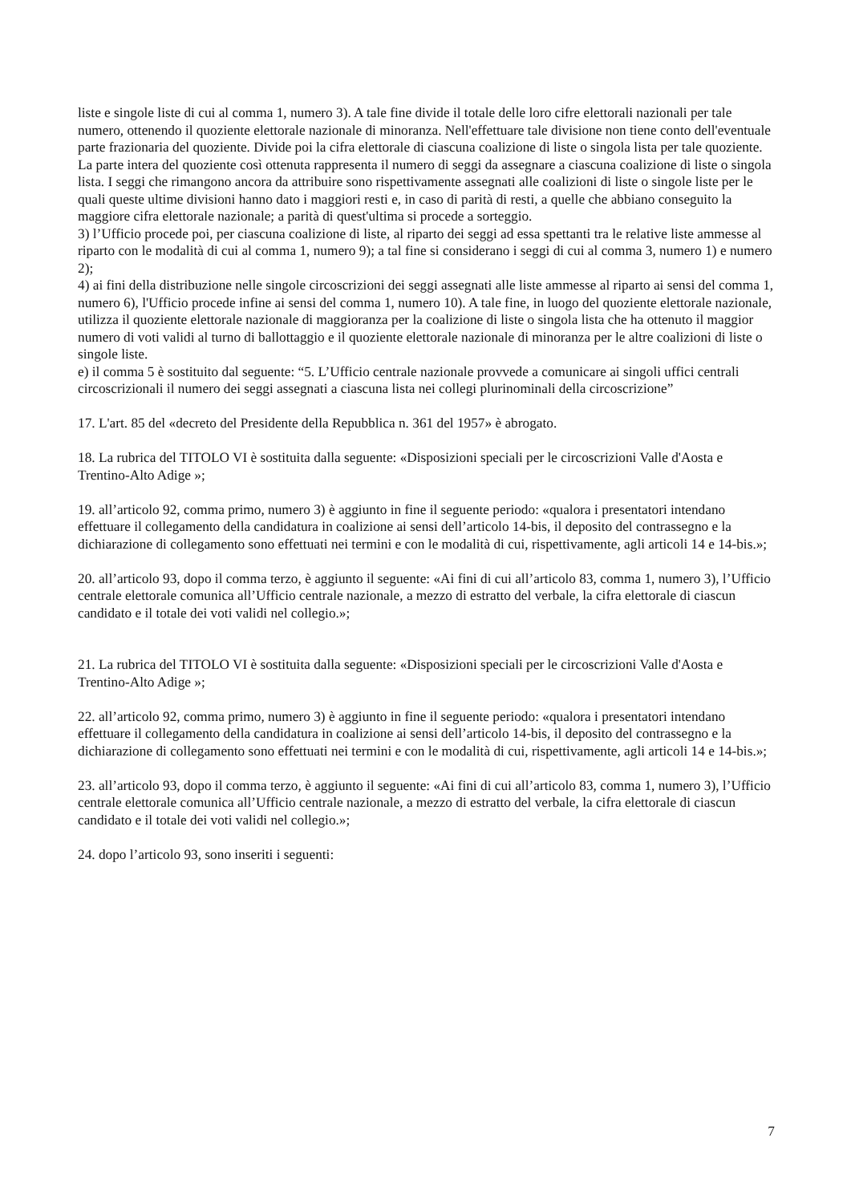liste e singole liste di cui al comma 1, numero 3). A tale fine divide il totale delle loro cifre elettorali nazionali per tale numero, ottenendo il quoziente elettorale nazionale di minoranza. Nell'effettuare tale divisione non tiene conto dell'eventuale parte frazionaria del quoziente. Divide poi la cifra elettorale di ciascuna coalizione di liste o singola lista per tale quoziente. La parte intera del quoziente così ottenuta rappresenta il numero di seggi da assegnare a ciascuna coalizione di liste o singola lista. I seggi che rimangono ancora da attribuire sono rispettivamente assegnati alle coalizioni di liste o singole liste per le quali queste ultime divisioni hanno dato i maggiori resti e, in caso di parità di resti, a quelle che abbiano conseguito la maggiore cifra elettorale nazionale; a parità di quest'ultima si procede a sorteggio.
3) l’Ufficio procede poi, per ciascuna coalizione di liste, al riparto dei seggi ad essa spettanti tra le relative liste ammesse al riparto con le modalità di cui al comma 1, numero 9); a tal fine si considerano i seggi di cui al comma 3, numero 1) e numero 2);
4) ai fini della distribuzione nelle singole circoscrizioni dei seggi assegnati alle liste ammesse al riparto ai sensi del comma 1, numero 6), l'Ufficio procede infine ai sensi del comma 1, numero 10). A tale fine, in luogo del quoziente elettorale nazionale, utilizza il quoziente elettorale nazionale di maggioranza per la coalizione di liste o singola lista che ha ottenuto il maggior numero di voti validi al turno di ballottaggio e il quoziente elettorale nazionale di minoranza per le altre coalizioni di liste o singole liste.
e) il comma 5 è sostituito dal seguente: “5. L’Ufficio centrale nazionale provvede a comunicare ai singoli uffici centrali circoscrizionali il numero dei seggi assegnati a ciascuna lista nei collegi plurinominali della circoscrizione”
17. L'art. 85 del «decreto del Presidente della Repubblica n. 361 del 1957» è abrogato.
18. La rubrica del TITOLO VI è sostituita dalla seguente: «Disposizioni speciali per le circoscrizioni Valle d'Aosta e Trentino-Alto Adige »;
19. all’articolo 92, comma primo, numero 3) è aggiunto in fine il seguente periodo: «qualora i presentatori intendano effettuare il collegamento della candidatura in coalizione ai sensi dell’articolo 14-bis, il deposito del contrassegno e la dichiarazione di collegamento sono effettuati nei termini e con le modalità di cui, rispettivamente, agli articoli 14 e 14-bis.»;
20. all’articolo 93, dopo il comma terzo, è aggiunto il seguente: «Ai fini di cui all’articolo 83, comma 1, numero 3), l’Ufficio centrale elettorale comunica all’Ufficio centrale nazionale, a mezzo di estratto del verbale, la cifra elettorale di ciascun candidato e il totale dei voti validi nel collegio.»;
21. La rubrica del TITOLO VI è sostituita dalla seguente: «Disposizioni speciali per le circoscrizioni Valle d'Aosta e Trentino-Alto Adige »;
22. all’articolo 92, comma primo, numero 3) è aggiunto in fine il seguente periodo: «qualora i presentatori intendano effettuare il collegamento della candidatura in coalizione ai sensi dell’articolo 14-bis, il deposito del contrassegno e la dichiarazione di collegamento sono effettuati nei termini e con le modalità di cui, rispettivamente, agli articoli 14 e 14-bis.»;
23. all’articolo 93, dopo il comma terzo, è aggiunto il seguente: «Ai fini di cui all’articolo 83, comma 1, numero 3), l’Ufficio centrale elettorale comunica all’Ufficio centrale nazionale, a mezzo di estratto del verbale, la cifra elettorale di ciascun candidato e il totale dei voti validi nel collegio.»;
24. dopo l’articolo 93, sono inseriti i seguenti:
7